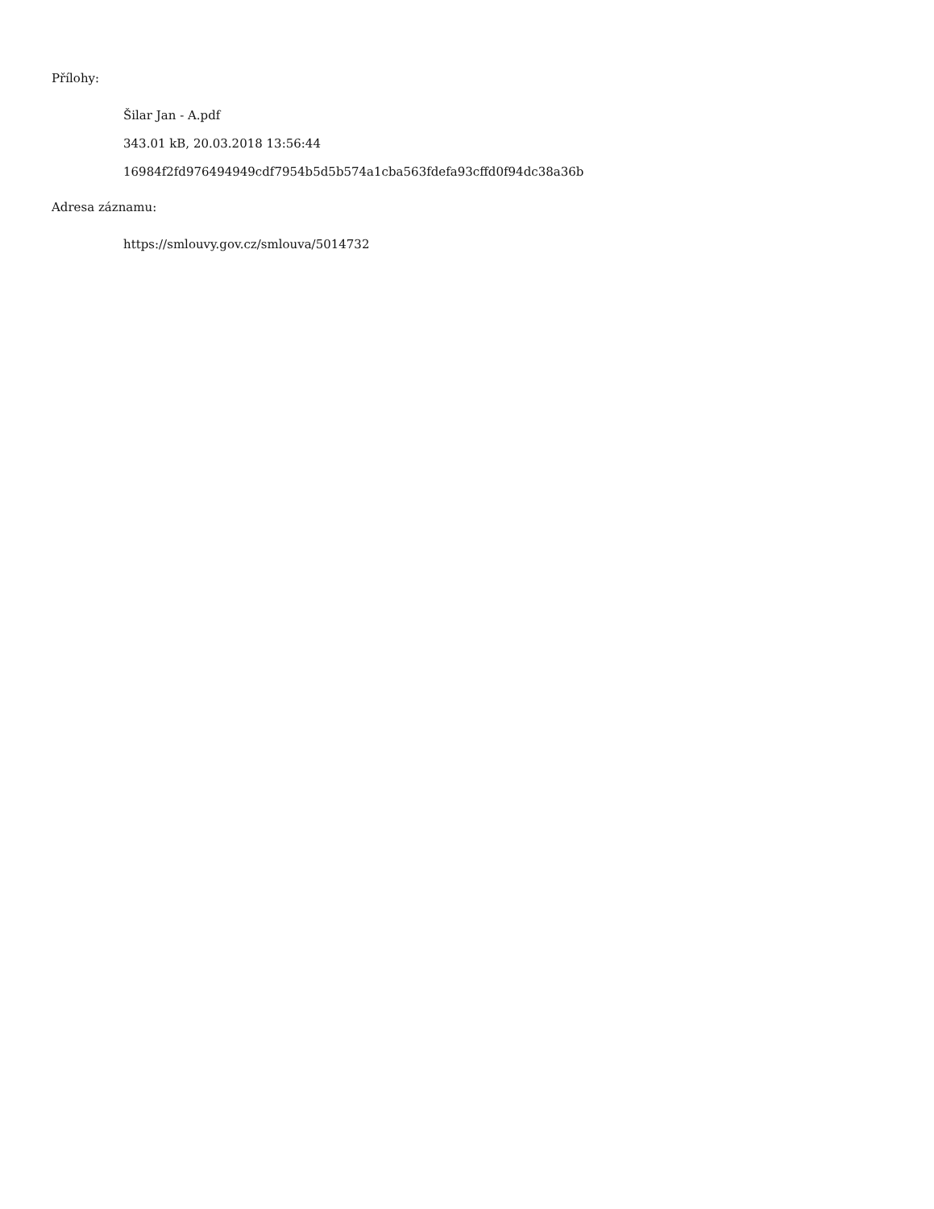Přílohy:
Šilar Jan - A.pdf
343.01 kB, 20.03.2018 13:56:44
16984f2fd976494949cdf7954b5d5b574a1cba563fdefa93cffd0f94dc38a36b
Adresa záznamu:
https://smlouvy.gov.cz/smlouva/5014732